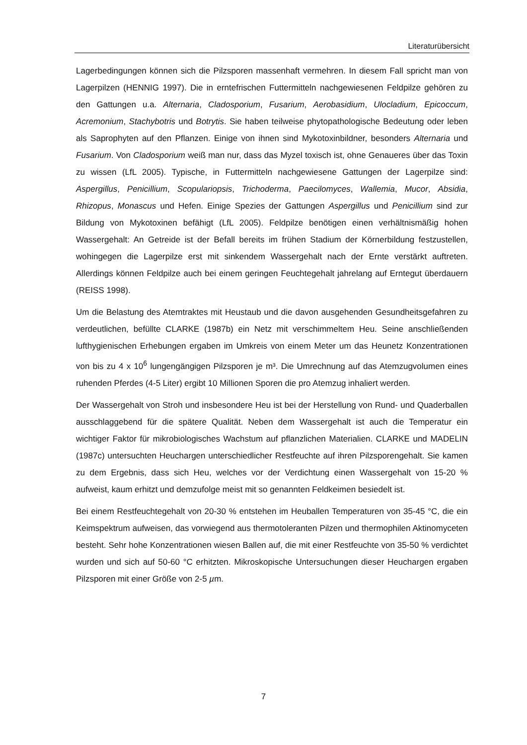Literaturübersicht
Lagerbedingungen können sich die Pilzsporen massenhaft vermehren. In diesem Fall spricht man von Lagerpilzen (HENNIG 1997). Die in erntefrischen Futtermitteln nachgewiesenen Feldpilze gehören zu den Gattungen u.a. Alternaria, Cladosporium, Fusarium, Aerobasidium, Ulocladium, Epicoccum, Acremonium, Stachybotris und Botrytis. Sie haben teilweise phytopathologische Bedeutung oder leben als Saprophyten auf den Pflanzen. Einige von ihnen sind Mykotoxinbildner, besonders Alternaria und Fusarium. Von Cladosporium weiß man nur, dass das Myzel toxisch ist, ohne Genaueres über das Toxin zu wissen (LfL 2005). Typische, in Futtermitteln nachgewiesene Gattungen der Lagerpilze sind: Aspergillus, Penicillium, Scopulariopsis, Trichoderma, Paecilomyces, Wallemia, Mucor, Absidia, Rhizopus, Monascus und Hefen. Einige Spezies der Gattungen Aspergillus und Penicillium sind zur Bildung von Mykotoxinen befähigt (LfL 2005). Feldpilze benötigen einen verhältnismäßig hohen Wassergehalt: An Getreide ist der Befall bereits im frühen Stadium der Körnerbildung festzustellen, wohingegen die Lagerpilze erst mit sinkendem Wassergehalt nach der Ernte verstärkt auftreten. Allerdings können Feldpilze auch bei einem geringen Feuchtegehalt jahrelang auf Erntegut überdauern (REISS 1998).
Um die Belastung des Atemtraktes mit Heustaub und die davon ausgehenden Gesundheitsgefahren zu verdeutlichen, befüllte CLARKE (1987b) ein Netz mit verschimmeltem Heu. Seine anschließenden lufthygienischen Erhebungen ergaben im Umkreis von einem Meter um das Heunetz Konzentrationen von bis zu 4 x 10<sup>6</sup> lungengängigen Pilzsporen je m³. Die Umrechnung auf das Atemzugvolumen eines ruhenden Pferdes (4-5 Liter) ergibt 10 Millionen Sporen die pro Atemzug inhaliert werden.
Der Wassergehalt von Stroh und insbesondere Heu ist bei der Herstellung von Rund- und Quaderballen ausschlaggebend für die spätere Qualität. Neben dem Wassergehalt ist auch die Temperatur ein wichtiger Faktor für mikrobiologisches Wachstum auf pflanzlichen Materialien. CLARKE und MADELIN (1987c) untersuchten Heuchargen unterschiedlicher Restfeuchte auf ihren Pilzsporengehalt. Sie kamen zu dem Ergebnis, dass sich Heu, welches vor der Verdichtung einen Wassergehalt von 15-20 % aufweist, kaum erhitzt und demzufolge meist mit so genannten Feldkeimen besiedelt ist.
Bei einem Restfeuchtegehalt von 20-30 % entstehen im Heuballen Temperaturen von 35-45 °C, die ein Keimspektrum aufweisen, das vorwiegend aus thermotoleranten Pilzen und thermophilen Aktinomyceten besteht. Sehr hohe Konzentrationen wiesen Ballen auf, die mit einer Restfeuchte von 35-50 % verdichtet wurden und sich auf 50-60 °C erhitzten. Mikroskopische Untersuchungen dieser Heuchargen ergaben Pilzsporen mit einer Größe von 2-5 µm.
7